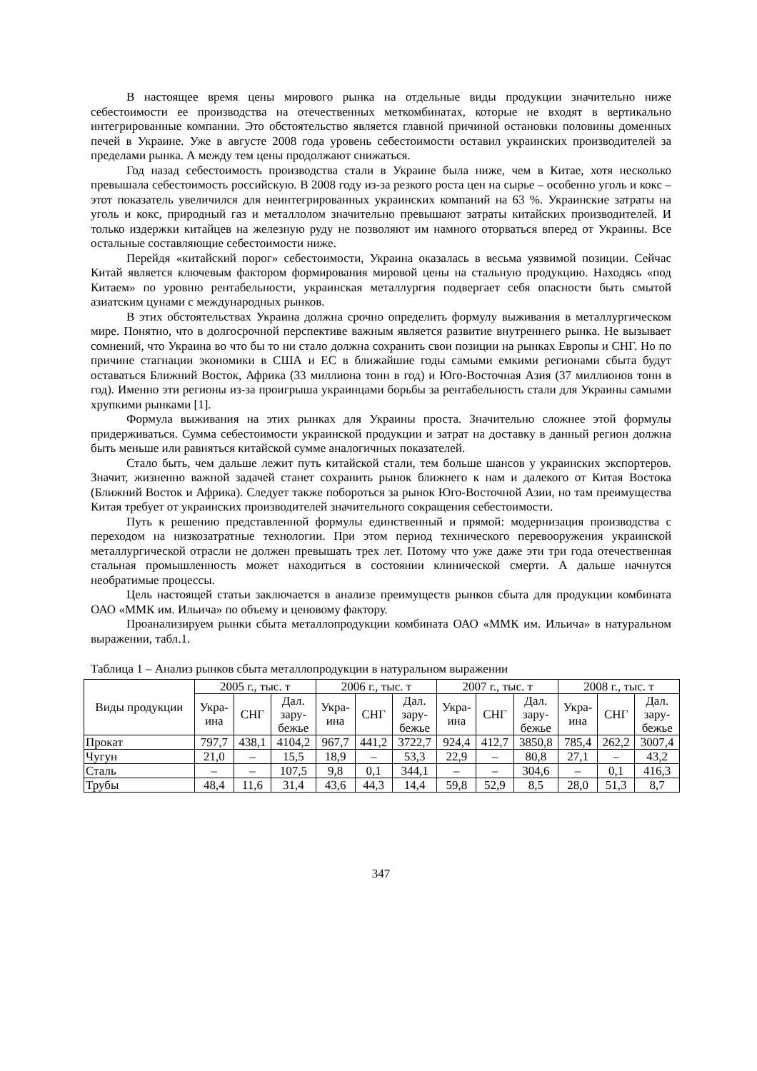В настоящее время цены мирового рынка на отдельные виды продукции значительно ниже себестоимости ее производства на отечественных меткомбинатах, которые не входят в вертикально интегрированные компании. Это обстоятельство является главной причиной остановки половины доменных печей в Украине. Уже в августе 2008 года уровень себестоимости оставил украинских производителей за пределами рынка. А между тем цены продолжают снижаться.
Год назад себестоимость производства стали в Украине была ниже, чем в Китае, хотя несколько превышала себестоимость российскую. В 2008 году из-за резкого роста цен на сырье – особенно уголь и кокс – этот показатель увеличился для неинтегрированных украинских компаний на 63 %. Украинские затраты на уголь и кокс, природный газ и металлолом значительно превышают затраты китайских производителей. И только издержки китайцев на железную руду не позволяют им намного оторваться вперед от Украины. Все остальные составляющие себестоимости ниже.
Перейдя «китайский порог» себестоимости, Украина оказалась в весьма уязвимой позиции. Сейчас Китай является ключевым фактором формирования мировой цены на стальную продукцию. Находясь «под Китаем» по уровню рентабельности, украинская металлургия подвергает себя опасности быть смытой азиатским цунами с международных рынков.
В этих обстоятельствах Украина должна срочно определить формулу выживания в металлургическом мире. Понятно, что в долгосрочной перспективе важным является развитие внутреннего рынка. Не вызывает сомнений, что Украина во что бы то ни стало должна сохранить свои позиции на рынках Европы и СНГ. Но по причине стагнации экономики в США и ЕС в ближайшие годы самыми емкими регионами сбыта будут оставаться Ближний Восток, Африка (33 миллиона тонн в год) и Юго-Восточная Азия (37 миллионов тонн в год). Именно эти регионы из-за проигрыша украинцами борьбы за рентабельность стали для Украины самыми хрупкими рынками [1].
Формула выживания на этих рынках для Украины проста. Значительно сложнее этой формулы придерживаться. Сумма себестоимости украинской продукции и затрат на доставку в данный регион должна быть меньше или равняться китайской сумме аналогичных показателей.
Стало быть, чем дальше лежит путь китайской стали, тем больше шансов у украинских экспортеров. Значит, жизненно важной задачей станет сохранить рынок ближнего к нам и далекого от Китая Востока (Ближний Восток и Африка). Следует также побороться за рынок Юго-Восточной Азии, но там преимущества Китая требует от украинских производителей значительного сокращения себестоимости.
Путь к решению представленной формулы единственный и прямой: модернизация производства с переходом на низкозатратные технологии. При этом период технического перевооружения украинской металлургической отрасли не должен превышать трех лет. Потому что уже даже эти три года отечественная стальная промышленность может находиться в состоянии клинической смерти. А дальше начнутся необратимые процессы.
Цель настоящей статьи заключается в анализе преимуществ рынков сбыта для продукции комбината ОАО «ММК им. Ильича» по объему и ценовому фактору.
Проанализируем рынки сбыта металлопродукции комбината ОАО «ММК им. Ильича» в натуральном выражении, табл.1.
Таблица 1 – Анализ рынков сбыта металлопродукции в натуральном выражении
| Виды продукции | 2005 г., тыс. т | | | 2006 г., тыс. т | | | 2007 г., тыс. т | | | 2008 г., тыс. т | | |
| --- | --- | --- | --- | --- | --- | --- | --- | --- | --- | --- | --- | --- |
| | Укра- ина | СНГ | Дал. зару- бежье | Укра- ина | СНГ | Дал. зару- бежье | Укра- ина | СНГ | Дал. зару- бежье | Укра- ина | СНГ | Дал. зару- бежье |
| Прокат | 797,7 | 438,1 | 4104,2 | 967,7 | 441,2 | 3722,7 | 924,4 | 412,7 | 3850,8 | 785,4 | 262,2 | 3007,4 |
| Чугун | 21,0 | – | 15,5 | 18,9 | – | 53,3 | 22,9 | – | 80,8 | 27,1 | – | 43,2 |
| Сталь | – | – | 107,5 | 9,8 | 0,1 | 344,1 | – | – | 304,6 | – | 0,1 | 416,3 |
| Трубы | 48,4 | 11,6 | 31,4 | 43,6 | 44,3 | 14,4 | 59,8 | 52,9 | 8,5 | 28,0 | 51,3 | 8,7 |
347